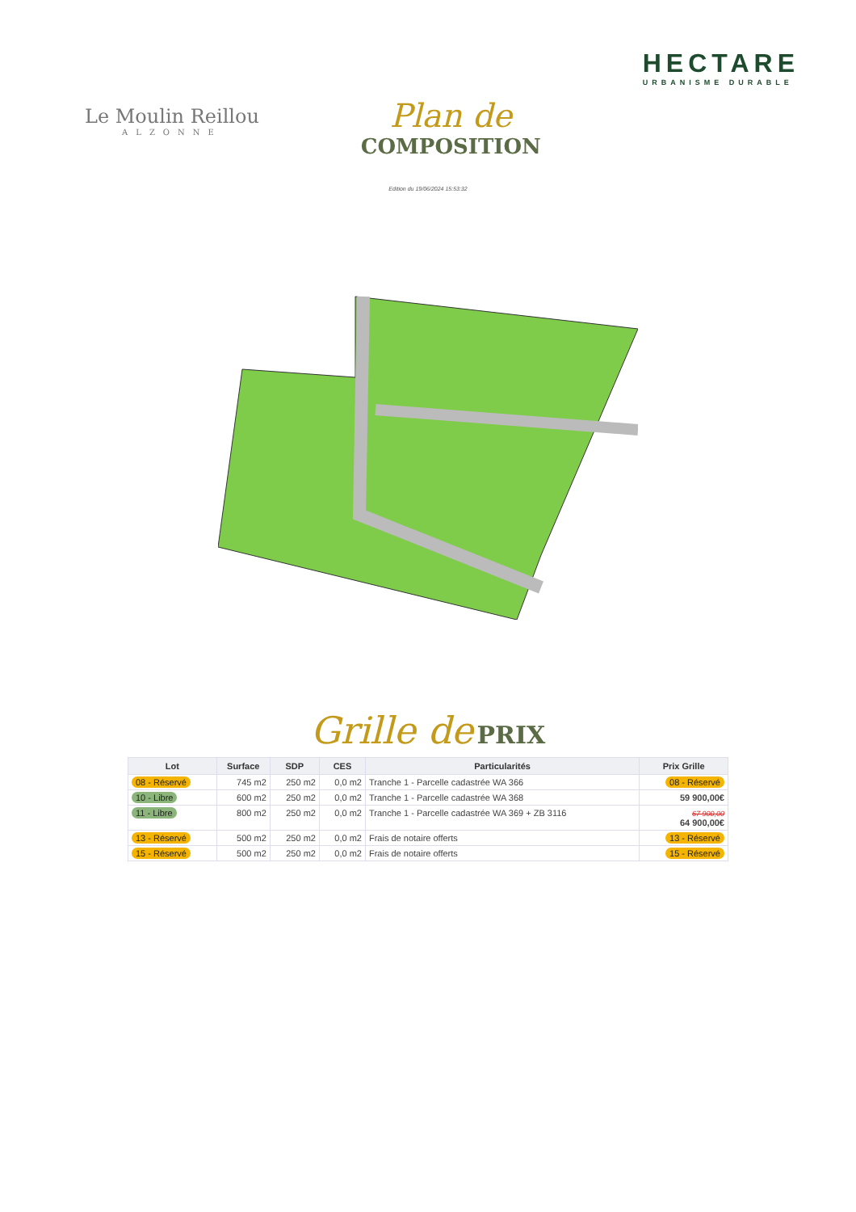Le Moulin Reillou
ALZONNE
Plan de
COMPOSITION
HECTARE
URBANISME DURABLE
Edition du 19/06/2024 15:53:32
Grille de PRIX
| Lot | Surface | SDP | CES | Particularités | Prix Grille |
| --- | --- | --- | --- | --- | --- |
| 08 - Réservé | 745 m2 | 250 m2 | 0,0 m2 | Tranche 1 - Parcelle cadastrée WA 366 | 08 - Réservé |
| 10 - Libre | 600 m2 | 250 m2 | 0,0 m2 | Tranche 1 - Parcelle cadastrée WA 368 | 59 900,00€ |
| 11 - Libre | 800 m2 | 250 m2 | 0,0 m2 | Tranche 1 - Parcelle cadastrée WA 369 + ZB 3116 | 67 900,00 64 900,00€ |
| 13 - Réservé | 500 m2 | 250 m2 | 0,0 m2 | Frais de notaire offerts | 13 - Réservé |
| 15 - Réservé | 500 m2 | 250 m2 | 0,0 m2 | Frais de notaire offerts | 15 - Réservé |